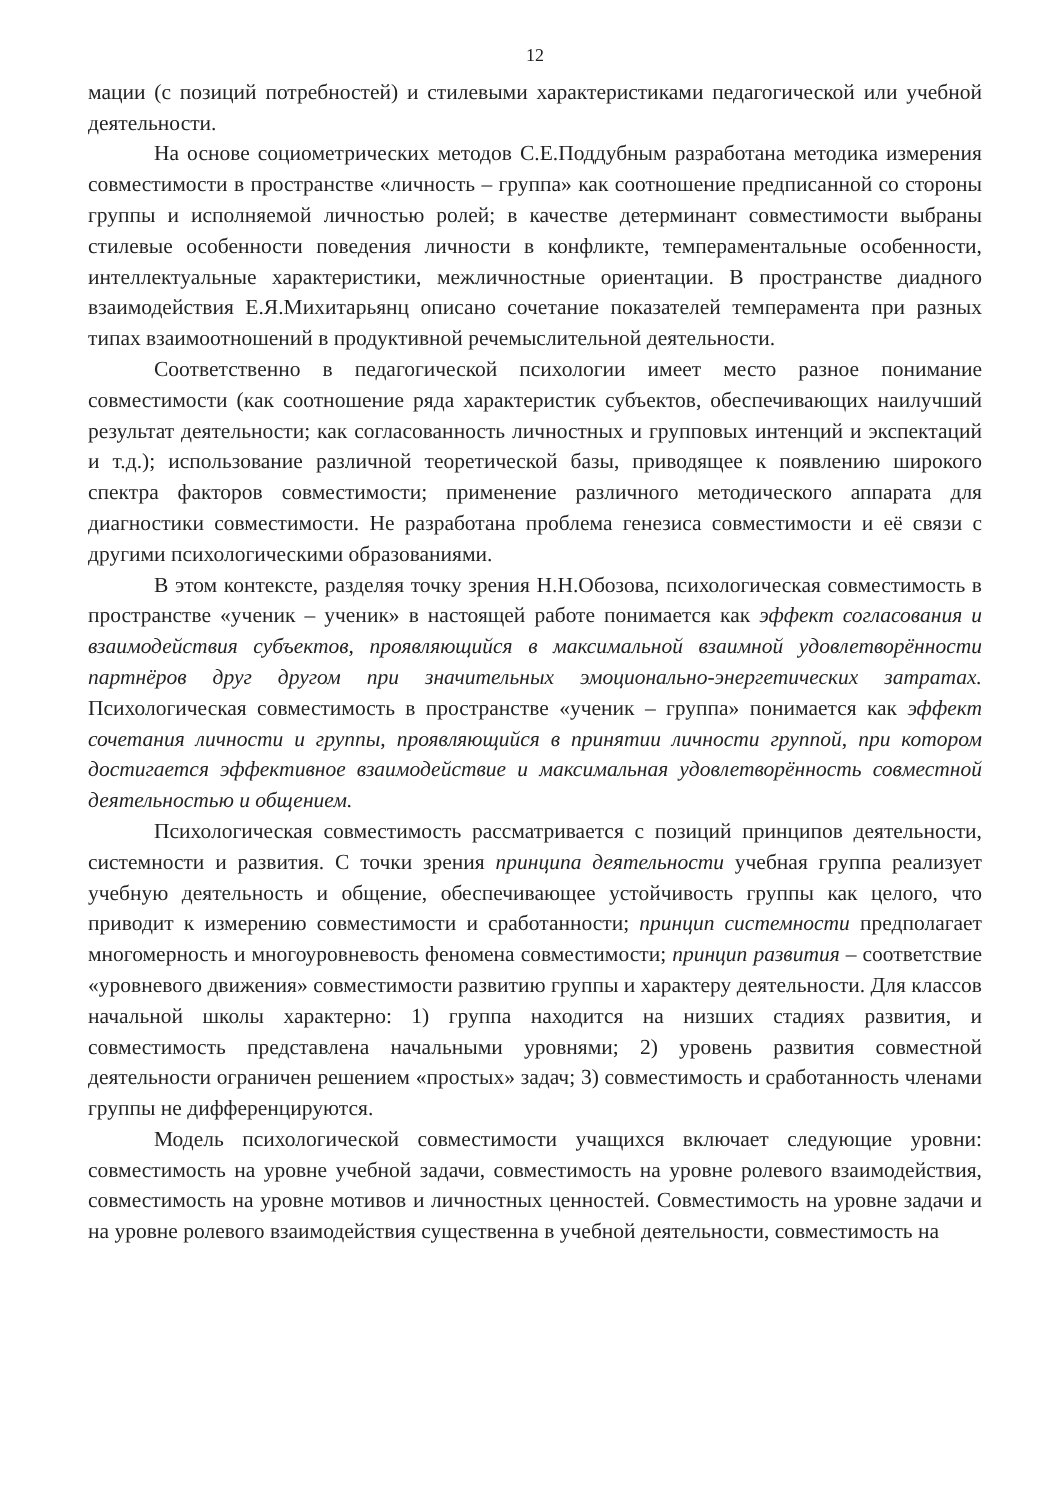12
мации (с позиций потребностей) и стилевыми характеристиками педагогической или учебной деятельности.
На основе социометрических методов С.Е.Поддубным разработана методика измерения совместимости в пространстве «личность – группа» как соотношение предписанной со стороны группы и исполняемой личностью ролей; в качестве детерминант совместимости выбраны стилевые особенности поведения личности в конфликте, темпераментальные особенности, интеллектуальные характеристики, межличностные ориентации. В пространстве диадного взаимодействия Е.Я.Михитарьянц описано сочетание показателей темперамента при разных типах взаимоотношений в продуктивной речемыслительной деятельности.
Соответственно в педагогической психологии имеет место разное понимание совместимости (как соотношение ряда характеристик субъектов, обеспечивающих наилучший результат деятельности; как согласованность личностных и групповых интенций и экспектаций и т.д.); использование различной теоретической базы, приводящее к появлению широкого спектра факторов совместимости; применение различного методического аппарата для диагностики совместимости. Не разработана проблема генезиса совместимости и её связи с другими психологическими образованиями.
В этом контексте, разделяя точку зрения Н.Н.Обозова, психологическая совместимость в пространстве «ученик – ученик» в настоящей работе понимается как эффект согласования и взаимодействия субъектов, проявляющийся в максимальной взаимной удовлетворённости партнёров друг другом при значительных эмоционально-энергетических затратах. Психологическая совместимость в пространстве «ученик – группа» понимается как эффект сочетания личности и группы, проявляющийся в принятии личности группой, при котором достигается эффективное взаимодействие и максимальная удовлетворённость совместной деятельностью и общением.
Психологическая совместимость рассматривается с позиций принципов деятельности, системности и развития. С точки зрения принципа деятельности учебная группа реализует учебную деятельность и общение, обеспечивающее устойчивость группы как целого, что приводит к измерению совместимости и сработанности; принцип системности предполагает многомерность и многоуровневость феномена совместимости; принцип развития – соответствие «уровневого движения» совместимости развитию группы и характеру деятельности. Для классов начальной школы характерно: 1) группа находится на низших стадиях развития, и совместимость представлена начальными уровнями; 2) уровень развития совместной деятельности ограничен решением «простых» задач; 3) совместимость и сработанность членами группы не дифференцируются.
Модель психологической совместимости учащихся включает следующие уровни: совместимость на уровне учебной задачи, совместимость на уровне ролевого взаимодействия, совместимость на уровне мотивов и личностных ценностей. Совместимость на уровне задачи и на уровне ролевого взаимодействия существенна в учебной деятельности, совместимость на